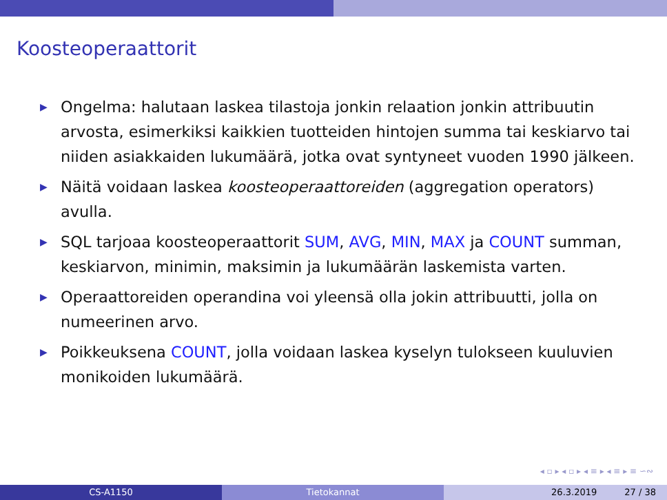Koosteoperaattorit
▶ Ongelma: halutaan laskea tilastoja jonkin relaation jonkin attribuutin arvosta, esimerkiksi kaikkien tuotteiden hintojen summa tai keskiarvo tai niiden asiakkaiden lukumäärä, jotka ovat syntyneet vuoden 1990 jälkeen.
▶ Näitä voidaan laskea koosteoperaattoreiden (aggregation operators) avulla.
▶ SQL tarjoaa koosteoperaattorit SUM, AVG, MIN, MAX ja COUNT summan, keskiarvon, minimin, maksimin ja lukumäärän laskemista varten.
▶ Operaattoreiden operandina voi yleensä olla jokin attribuutti, jolla on numeerinen arvo.
▶ Poikkeuksena COUNT, jolla voidaan laskea kyselyn tulokseen kuuluvien monikoiden lukumäärä.
◂ ▫ ▸ ◂ ▫ ▸ ◂ ≡ ▸ ◂ ≡ ▸ ≡ ∽∾
CS-A1150 Tietokannat 26.3.2019 27 / 38